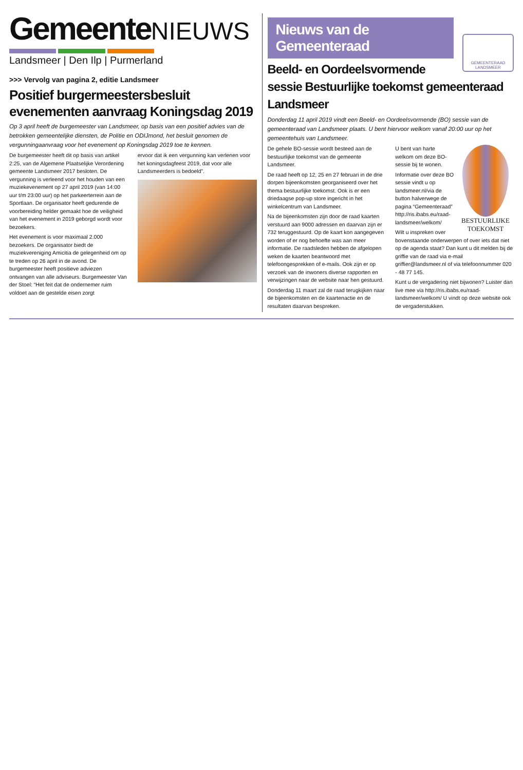GemeenteNIEUWS
Landsmeer | Den Ilp | Purmerland
>>> Vervolg van pagina 2, editie Landsmeer
Positief burgermeestersbesluit evenementen aanvraag Koningsdag 2019
Op 3 april heeft de burgemeester van Landsmeer, op basis van een positief advies van de betrokken gemeentelijke diensten, de Politie en ODIJmond, het besluit genomen de vergunningaanvraag voor het evenement op Koningsdag 2019 toe te kennen.
De burgemeester heeft dit op basis van artikel 2:25, van de Algemene Plaatselijke Verordening gemeente Landsmeer 2017 besloten. De vergunning is verleend voor het houden van een muziekevenement op 27 april 2019 (van 14:00 uur t/m 23:00 uur) op het parkeerterrein aan de Sportlaan. De organisator heeft gedurende de voorbereiding helder gemaakt hoe de veiligheid van het evenement in 2019 geborgd wordt voor bezoekers.
Het evenement is voor maximaal 2.000 bezoekers. De organisator biedt de muziekvereniging Amicitia de gelegenheid om op te treden op 26 april in de avond. De burgemeester heeft positieve adviezen ontvangen van alle adviseurs. Burgemeester Van der Stoel: “Het feit dat de ondernemer ruim voldoet aan de gestelde eisen zorgt
ervoor dat ik een vergunning kan verlenen voor het koningsdagfeest 2019, dat voor alle Landsmeerders is bedoeld”.
Nieuws van de Gemeenteraad
GEMEENTERAAD LANDSMEER
Beeld- en Oordeelsvormende sessie Bestuurlijke toekomst gemeenteraad Landsmeer
Donderdag 11 april 2019 vindt een Beeld- en Oordeelsvormende (BO) sessie van de gemeenteraad van Landsmeer plaats. U bent hiervoor welkom vanaf 20:00 uur op het gemeentehuis van Landsmeer.
De gehele BO-sessie wordt besteed aan de bestuurlijke toekomst van de gemeente Landsmeer.
De raad heeft op 12, 25 en 27 februari in de drie dorpen bijeenkomsten georganiseerd over het thema bestuurlijke toekomst. Ook is er een driedaagse pop-up store ingericht in het winkelcentrum van Landsmeer.
Na de bijeenkomsten zijn door de raad kaarten verstuurd aan 9000 adressen en daarvan zijn er 732 teruggestuurd. Op de kaart kon aangegeven worden of er nog behoefte was aan meer informatie. De raadsleden hebben de afgelopen weken de kaarten beantwoord met telefoongesprekken of e-mails. Ook zijn er op verzoek van de inwoners diverse rapporten en verwijzingen naar de website naar hen gestuurd.
Donderdag 11 maart zal de raad terugkijken naar de bijeenkomsten en de kaartenactie en de resultaten daarvan bespreken.
BESTUURLIJKE TOEKOMST
U bent van harte welkom om deze BO-sessie bij te wonen.
Informatie over deze BO sessie vindt u op landsmeer.nl/via de button halverwege de pagina “Gemeenteraad” http://ris.ibabs.eu/raad-landsmeer/welkom/
Wilt u inspreken over bovenstaande onderwerpen of over iets dat niet op de agenda staat? Dan kunt u dit melden bij de griffie van de raad via e-mail griffier@landsmeer.nl of via telefoonnummer 020 - 48 77 145.
Kunt u de vergadering niet bijwonen? Luister dan live mee via http://ris.ibabs.eu/raad-landsmeer/welkom/ U vindt op deze website ook de vergaderstukken.